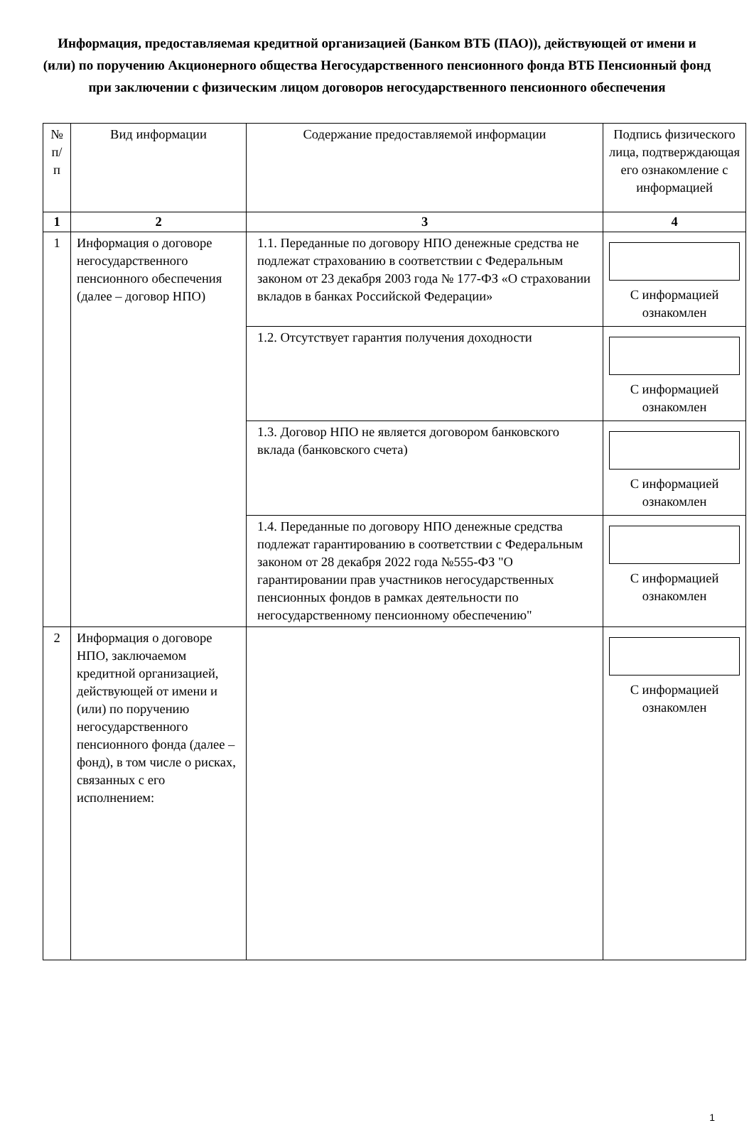Информация, предоставляемая кредитной организацией (Банком ВТБ (ПАО)), действующей от имени и (или) по поручению Акционерного общества Негосударственного пенсионного фонда ВТБ Пенсионный фонд
при заключении с физическим лицом договоров негосударственного пенсионного обеспечения
| № п/п | Вид информации | Содержание предоставляемой информации | Подпись физического лица, подтверждающая его ознакомление с информацией |
| --- | --- | --- | --- |
| 1 | 2 | 3 | 4 |
| 1 | Информация о договоре негосударственного пенсионного обеспечения (далее – договор НПО) | 1.1. Переданные по договору НПО денежные средства не подлежат страхованию в соответствии с Федеральным законом от 23 декабря 2003 года № 177-ФЗ «О страховании вкладов в банках Российской Федерации» | С информацией ознакомлен |
| | | 1.2. Отсутствует гарантия получения доходности | С информацией ознакомлен |
| | | 1.3. Договор НПО не является договором банковского вклада (банковского счета) | С информацией ознакомлен |
| | | 1.4. Переданные по договору НПО денежные средства подлежат гарантированию в соответствии с Федеральным законом от 28 декабря 2022 года №555-ФЗ "О гарантировании прав участников негосударственных пенсионных фондов в рамках деятельности по негосударственному пенсионному обеспечению" | С информацией ознакомлен |
| 2 | Информация о договоре НПО, заключаемом кредитной организацией, действующей от имени и (или) по поручению негосударственного пенсионного фонда (далее – фонд), в том числе о рисках, связанных с его исполнением: | | С информацией ознакомлен |
1